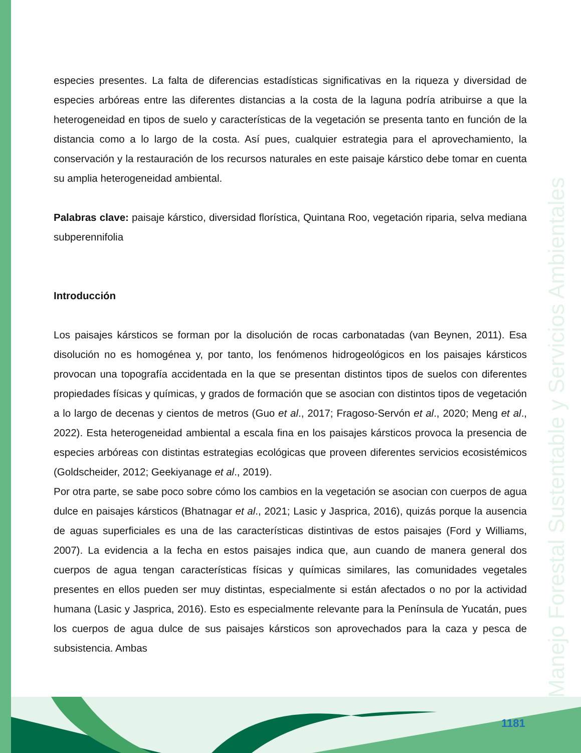Manejo Forestal Sustentable y Servicios Ambientales
especies presentes. La falta de diferencias estadísticas significativas en la riqueza y diversidad de especies arbóreas entre las diferentes distancias a la costa de la laguna podría atribuirse a que la heterogeneidad en tipos de suelo y características de la vegetación se presenta tanto en función de la distancia como a lo largo de la costa. Así pues, cualquier estrategia para el aprovechamiento, la conservación y la restauración de los recursos naturales en este paisaje kárstico debe tomar en cuenta su amplia heterogeneidad ambiental.
Palabras clave: paisaje kárstico, diversidad florística, Quintana Roo, vegetación riparia, selva mediana subperennifolia
Introducción
Los paisajes kársticos se forman por la disolución de rocas carbonatadas (van Beynen, 2011). Esa disolución no es homogénea y, por tanto, los fenómenos hidrogeológicos en los paisajes kársticos provocan una topografía accidentada en la que se presentan distintos tipos de suelos con diferentes propiedades físicas y químicas, y grados de formación que se asocian con distintos tipos de vegetación a lo largo de decenas y cientos de metros (Guo et al., 2017; Fragoso-Servón et al., 2020; Meng et al., 2022). Esta heterogeneidad ambiental a escala fina en los paisajes kársticos provoca la presencia de especies arbóreas con distintas estrategias ecológicas que proveen diferentes servicios ecosistémicos (Goldscheider, 2012; Geekiyanage et al., 2019).
Por otra parte, se sabe poco sobre cómo los cambios en la vegetación se asocian con cuerpos de agua dulce en paisajes kársticos (Bhatnagar et al., 2021; Lasic y Jasprica, 2016), quizás porque la ausencia de aguas superficiales es una de las características distintivas de estos paisajes (Ford y Williams, 2007). La evidencia a la fecha en estos paisajes indica que, aun cuando de manera general dos cuerpos de agua tengan características físicas y químicas similares, las comunidades vegetales presentes en ellos pueden ser muy distintas, especialmente si están afectados o no por la actividad humana (Lasic y Jasprica, 2016). Esto es especialmente relevante para la Península de Yucatán, pues los cuerpos de agua dulce de sus paisajes kársticos son aprovechados para la caza y pesca de subsistencia. Ambas
1181